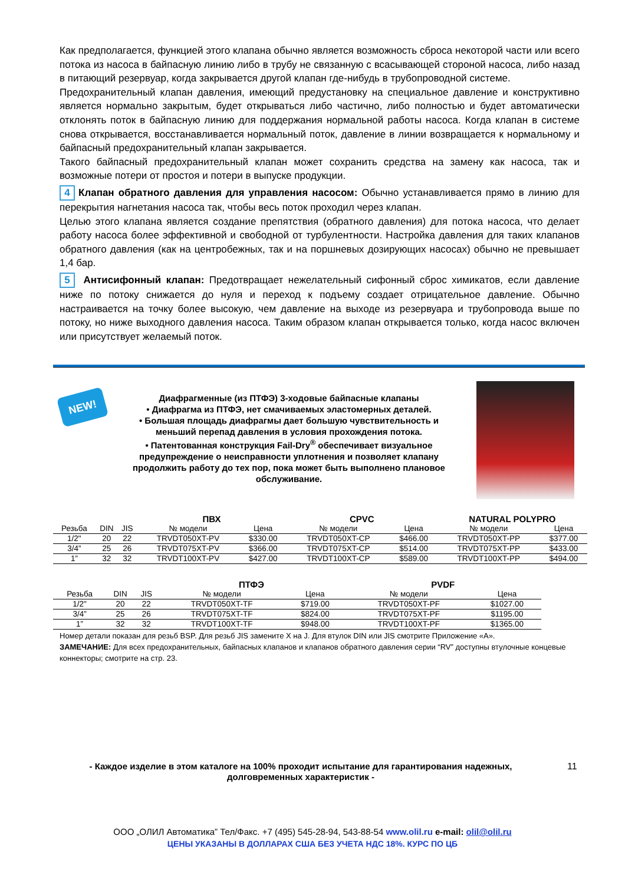Как предполагается, функцией этого клапана обычно является возможность сброса некоторой части или всего потока из насоса в байпасную линию либо в трубу не связанную с всасывающей стороной насоса, либо назад в питающий резервуар, когда закрывается другой клапан где-нибудь в трубопроводной системе.
Предохранительный клапан давления, имеющий предустановку на специальное давление и конструктивно является нормально закрытым, будет открываться либо частично, либо полностью и будет автоматически отклонять поток в байпасную линию для поддержания нормальной работы насоса. Когда клапан в системе снова открывается, восстанавливается нормальный поток, давление в линии возвращается к нормальному и байпасный предохранительный клапан закрывается.
Такого байпасный предохранительный клапан может сохранить средства на замену как насоса, так и возможные потери от простоя и потери в выпуске продукции.
4 Клапан обратного давления для управления насосом: Обычно устанавливается прямо в линию для перекрытия нагнетания насоса так, чтобы весь поток проходил через клапан.
Целью этого клапана является создание препятствия (обратного давления) для потока насоса, что делает работу насоса более эффективной и свободной от турбулентности. Настройка давления для таких клапанов обратного давления (как на центробежных, так и на поршневых дозирующих насосах) обычно не превышает 1,4 бар.
5 Антисифонный клапан: Предотвращает нежелательный сифонный сброс химикатов, если давление ниже по потоку снижается до нуля и переход к подъему создает отрицательное давление. Обычно настраивается на точку более высокую, чем давление на выходе из резервуара и трубопровода выше по потоку, но ниже выходного давления насоса. Таким образом клапан открывается только, когда насос включен или присутствует желаемый поток.
NEW!
Диафрагменные (из ПТФЭ) 3-ходовые байпасные клапаны
• Диафрагма из ПТФЭ, нет смачиваемых эластомерных деталей.
• Большая площадь диафрагмы дает большую чувствительность и меньший перепад давления в условия прохождения потока.
• Патентованная конструкция Fail-Dry<sup>®</sup> обеспечивает визуальное предупреждение о неисправности уплотнения и позволяет клапану продолжить работу до тех пор, пока может быть выполнено плановое обслуживание.
| | | | ПВХ | | CPVC | | NATURAL POLYPRO | |
| --- | --- | --- | --- | --- | --- | --- | --- | --- |
| Резьба | DIN | JIS | № модели | Цена | № модели | Цена | № модели | Цена |
| 1/2" | 20 | 22 | TRVDT050XT-PV | $330.00 | TRVDT050XT-CP | $466.00 | TRVDT050XT-PP | $377.00 |
| 3/4” | 25 | 26 | TRVDT075XT-PV | $366.00 | TRVDT075XT-CP | $514.00 | TRVDT075XT-PP | $433.00 |
| 1” | 32 | 32 | TRVDT100XT-PV | $427.00 | TRVDT100XT-CP | $589.00 | TRVDT100XT-PP | $494.00 |
| | | | ПТФЭ | | PVDF | |
| --- | --- | --- | --- | --- | --- | --- |
| Резьба | DIN | JIS | № модели | Цена | № модели | Цена |
| 1/2" | 20 | 22 | TRVDT050XT-TF | $719.00 | TRVDT050XT-PF | $1027.00 |
| 3/4” | 25 | 26 | TRVDT075XT-TF | $824.00 | TRVDT075XT-PF | $1195.00 |
| 1” | 32 | 32 | TRVDT100XT-TF | $948.00 | TRVDT100XT-PF | $1365.00 |
Номер детали показан для резьб BSP. Для резьб JIS замените X на J. Для втулок DIN или JIS смотрите Приложение «А».
ЗАМЕЧАНИЕ: Для всех предохранительных, байпасных клапанов и клапанов обратного давления серии “RV” доступны втулочные концевые коннекторы; смотрите на стр. 23.
- Каждое изделие в этом каталоге на 100% проходит испытание для гарантирования надежных, долговременных характеристик -
11
ООО „ОЛИЛ Автоматика” Тел/Факс. +7 (495) 545-28-94, 543-88-54 www.olil.ru e-mail: olil@olil.ru
ЦЕНЫ УКАЗАНЫ В ДОЛЛАРАХ США БЕЗ УЧЕТА НДС 18%. КУРС ПО ЦБ